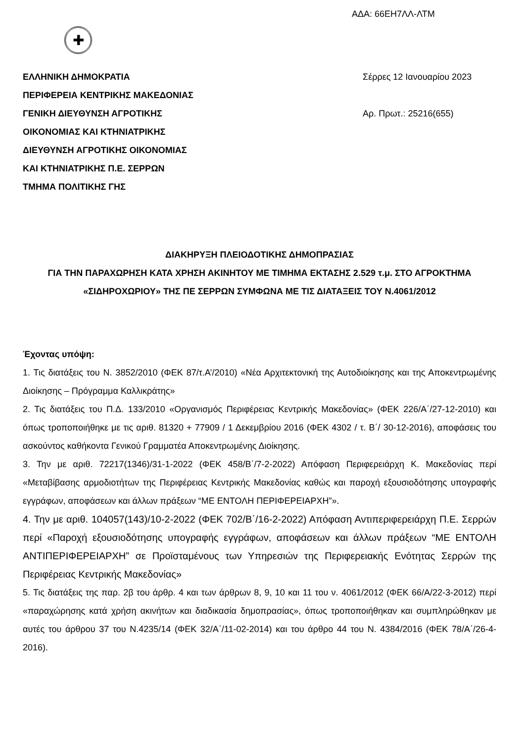ΑΔΑ: 66ΕΗ7ΛΛ-ΛΤΜ
✚
ΕΛΛΗΝΙΚΗ ΔΗΜΟΚΡΑΤΙΑ
ΠΕΡΙΦΕΡΕΙΑ ΚΕΝΤΡΙΚΗΣ ΜΑΚΕΔΟΝΙΑΣ
ΓΕΝΙΚΗ ΔΙΕΥΘΥΝΣΗ ΑΓΡΟΤΙΚΗΣ
ΟΙΚΟΝΟΜΙΑΣ ΚΑΙ ΚΤΗΝΙΑΤΡΙΚΗΣ
ΔΙΕΥΘΥΝΣΗ ΑΓΡΟΤΙΚΗΣ ΟΙΚΟΝΟΜΙΑΣ
ΚΑΙ ΚΤΗΝΙΑΤΡΙΚΗΣ Π.Ε. ΣΕΡΡΩΝ
ΤΜΗΜΑ ΠΟΛΙΤΙΚΗΣ ΓΗΣ
Σέρρες 12 Ιανουαρίου 2023
Αρ. Πρωτ.: 25216(655)
ΔΙΑΚΗΡΥΞΗ ΠΛΕΙΟΔΟΤΙΚΗΣ ΔΗΜΟΠΡΑΣΙΑΣ
ΓΙΑ ΤΗΝ ΠΑΡΑΧΩΡΗΣΗ ΚΑΤΑ ΧΡΗΣΗ ΑΚΙΝΗΤΟΥ ΜΕ ΤΙΜΗΜΑ ΕΚΤΑΣΗΣ 2.529 τ.μ. ΣΤΟ ΑΓΡΟΚΤΗΜΑ «ΣΙΔΗΡΟΧΩΡΙΟΥ» ΤΗΣ ΠΕ ΣΕΡΡΩΝ ΣΥΜΦΩΝΑ ΜΕ ΤΙΣ ΔΙΑΤΑΞΕΙΣ ΤΟΥ Ν.4061/2012
Έχοντας υπόψη:
1. Τις διατάξεις του Ν. 3852/2010 (ΦΕΚ 87/τ.Α’/2010) «Νέα Αρχιτεκτονική της Αυτοδιοίκησης και της Αποκεντρωμένης Διοίκησης – Πρόγραμμα Καλλικράτης»
2. Τις διατάξεις του Π.Δ. 133/2010 «Οργανισμός Περιφέρειας Κεντρικής Μακεδονίας» (ΦΕΚ 226/Α΄/27-12-2010) και όπως τροποποιήθηκε με τις αριθ. 81320 + 77909 / 1 Δεκεμβρίου 2016 (ΦΕΚ 4302 / τ. Β΄/ 30-12-2016), αποφάσεις του ασκούντος καθήκοντα Γενικού Γραμματέα Αποκεντρωμένης Διοίκησης.
3. Την με αριθ. 72217(1346)/31-1-2022 (ΦΕΚ 458/Β΄/7-2-2022) Απόφαση Περιφερειάρχη Κ. Μακεδονίας περί «Μεταβίβασης αρμοδιοτήτων της Περιφέρειας Κεντρικής Μακεδονίας καθώς και παροχή εξουσιοδότησης υπογραφής εγγράφων, αποφάσεων και άλλων πράξεων “ΜΕ ΕΝΤΟΛΗ ΠΕΡΙΦΕΡΕΙΑΡΧΗ”».
4. Την με αριθ. 104057(143)/10-2-2022 (ΦΕΚ 702/Β΄/16-2-2022) Απόφαση Αντιπεριφερειάρχη Π.Ε. Σερρών περί «Παροχή εξουσιοδότησης υπογραφής εγγράφων, αποφάσεων και άλλων πράξεων “ΜΕ ΕΝΤΟΛΗ ΑΝΤΙΠΕΡΙΦΕΡΕΙΑΡΧΗ” σε Προϊσταμένους των Υπηρεσιών της Περιφερειακής Ενότητας Σερρών της Περιφέρειας Κεντρικής Μακεδονίας»
5. Τις διατάξεις της παρ. 2β του άρθρ. 4 και των άρθρων 8, 9, 10 και 11 του ν. 4061/2012 (ΦΕΚ 66/Α/22-3-2012) περί «παραχώρησης κατά χρήση ακινήτων και διαδικασία δημοπρασίας», όπως τροποποιήθηκαν και συμπληρώθηκαν με αυτές του άρθρου 37 του Ν.4235/14 (ΦΕΚ 32/Α΄/11-02-2014) και του άρθρο 44 του Ν. 4384/2016 (ΦΕΚ 78/Α΄/26-4-2016).